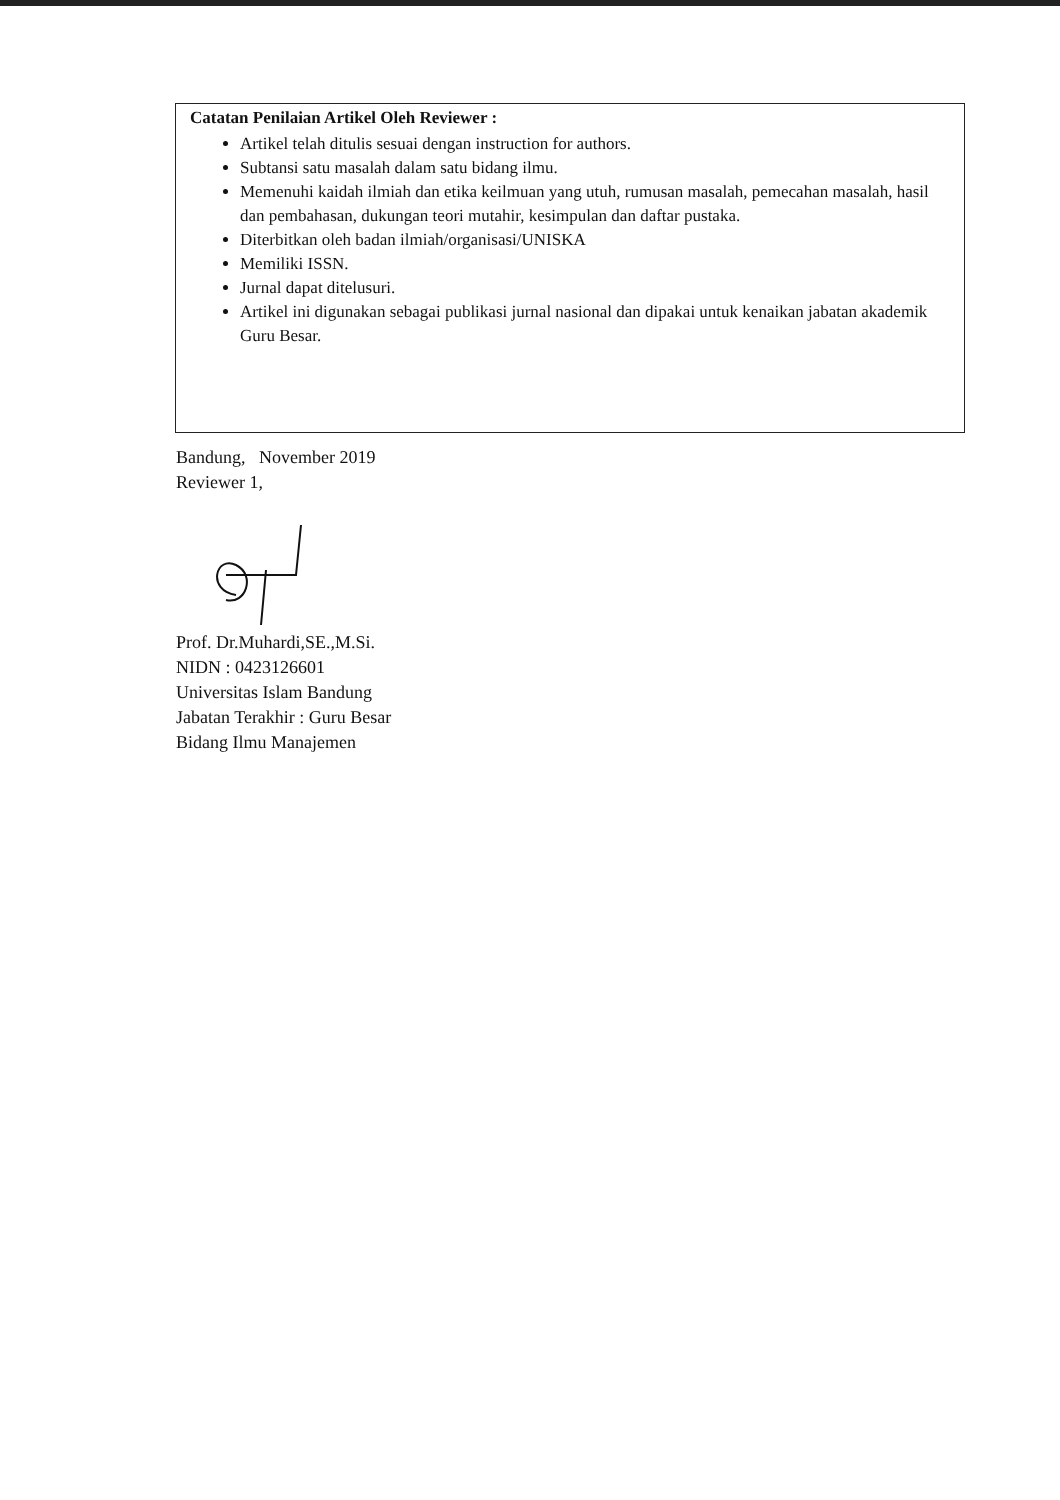Catatan Penilaian Artikel Oleh Reviewer :
Artikel telah ditulis sesuai dengan instruction for authors.
Subtansi satu masalah dalam satu bidang ilmu.
Memenuhi kaidah ilmiah dan etika keilmuan yang utuh, rumusan masalah, pemecahan masalah, hasil dan pembahasan, dukungan teori mutahir, kesimpulan dan daftar pustaka.
Diterbitkan oleh badan ilmiah/organisasi/UNISKA
Memiliki ISSN.
Jurnal dapat ditelusuri.
Artikel ini digunakan sebagai publikasi jurnal nasional dan dipakai untuk kenaikan jabatan akademik Guru Besar.
Bandung, November 2019
Reviewer 1,
Prof. Dr.Muhardi,SE.,M.Si.
NIDN : 0423126601
Universitas Islam Bandung
Jabatan Terakhir : Guru Besar
Bidang Ilmu Manajemen